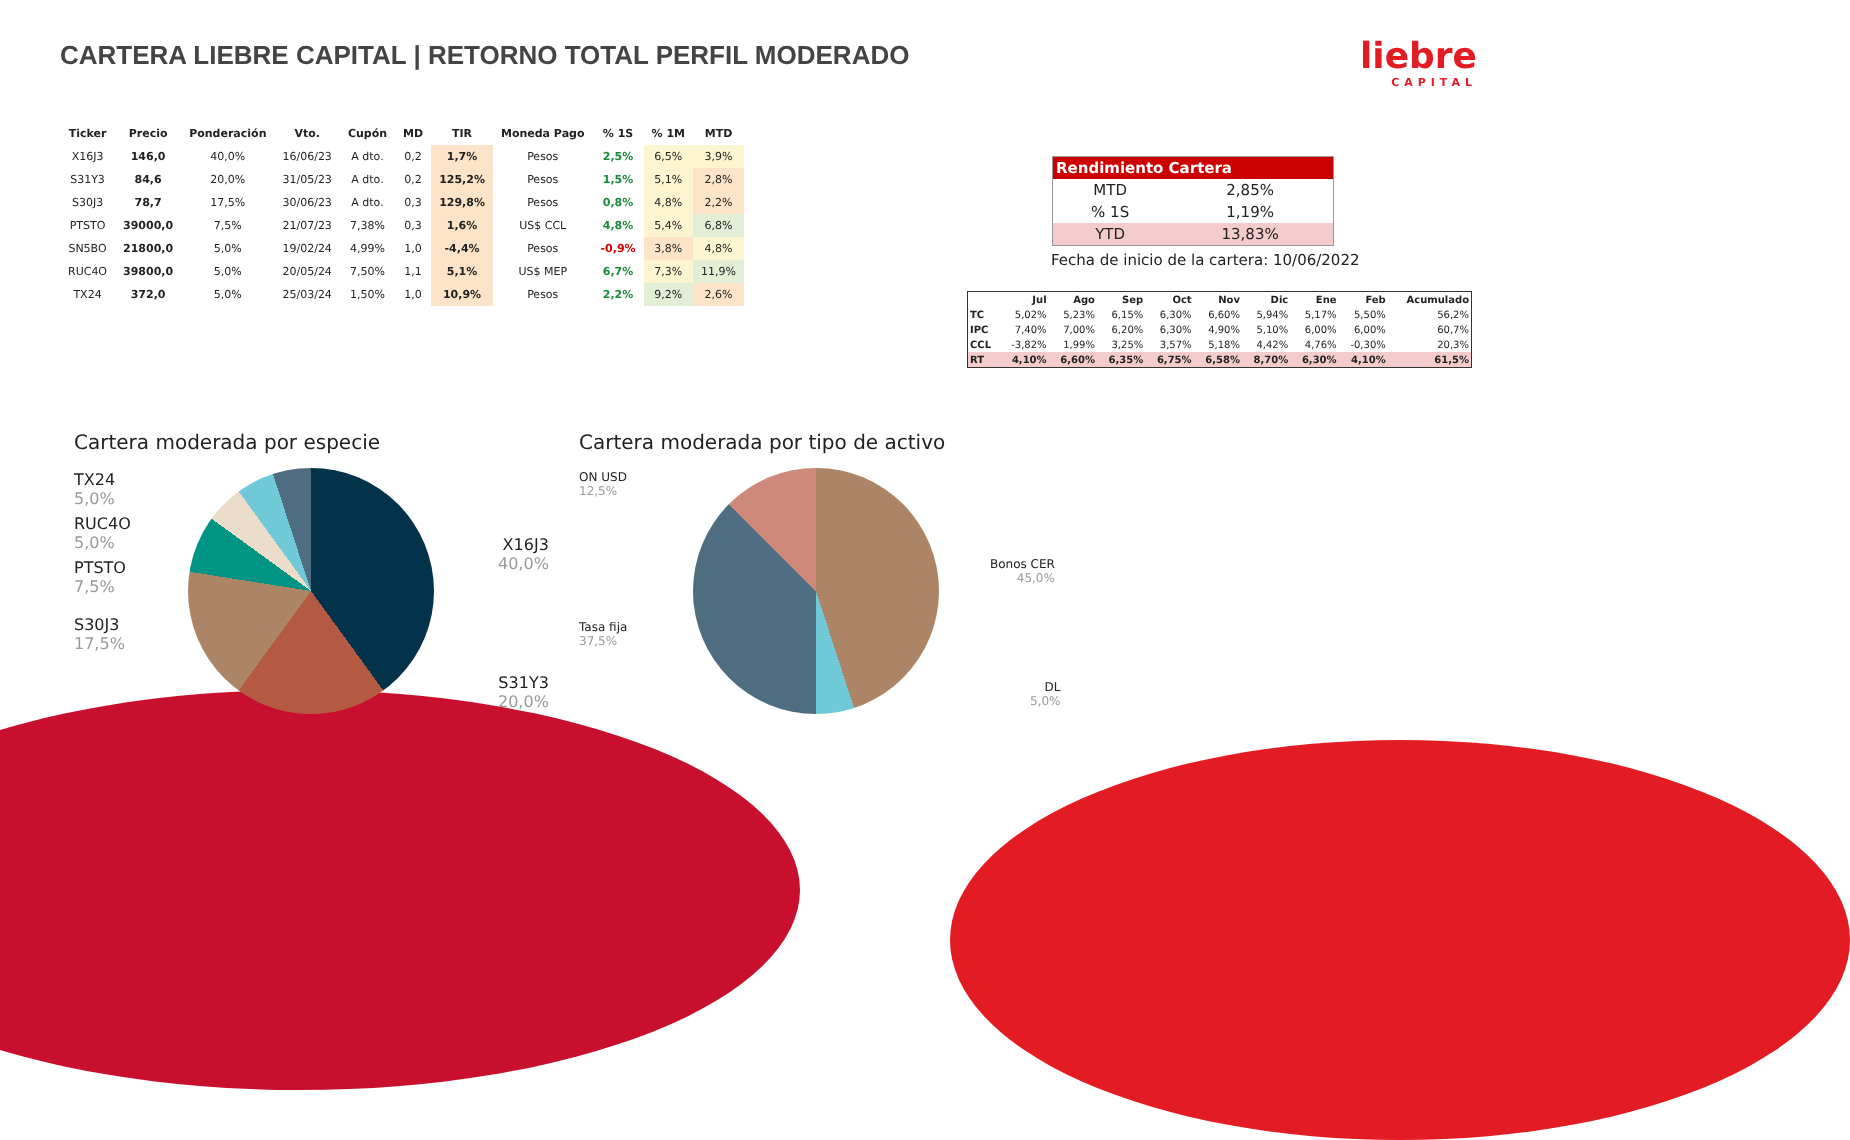CARTERA LIEBRE CAPITAL | RETORNO TOTAL PERFIL MODERADO
liebre
CAPITAL
| Ticker | Precio | Ponderación | Vto. | Cupón | MD | TIR | Moneda Pago | % 1S | % 1M | MTD |
| --- | --- | --- | --- | --- | --- | --- | --- | --- | --- | --- |
| X16J3 | 146,0 | 40,0% | 16/06/23 | A dto. | 0,2 | 1,7% | Pesos | 2,5% | 6,5% | 3,9% |
| S31Y3 | 84,6 | 20,0% | 31/05/23 | A dto. | 0,2 | 125,2% | Pesos | 1,5% | 5,1% | 2,8% |
| S30J3 | 78,7 | 17,5% | 30/06/23 | A dto. | 0,3 | 129,8% | Pesos | 0,8% | 4,8% | 2,2% |
| PTSTO | 39000,0 | 7,5% | 21/07/23 | 7,38% | 0,3 | 1,6% | US$ CCL | 4,8% | 5,4% | 6,8% |
| SN5BO | 21800,0 | 5,0% | 19/02/24 | 4,99% | 1,0 | -4,4% | Pesos | -0,9% | 3,8% | 4,8% |
| RUC4O | 39800,0 | 5,0% | 20/05/24 | 7,50% | 1,1 | 5,1% | US$ MEP | 6,7% | 7,3% | 11,9% |
| TX24 | 372,0 | 5,0% | 25/03/24 | 1,50% | 1,0 | 10,9% | Pesos | 2,2% | 9,2% | 2,6% |
| Rendimiento Cartera | |
| --- | --- |
| MTD | 2,85% |
| % 1S | 1,19% |
| YTD | 13,83% |
Fecha de inicio de la cartera: 10/06/2022
| | Jul | Ago | Sep | Oct | Nov | Dic | Ene | Feb | Acumulado |
| --- | --- | --- | --- | --- | --- | --- | --- | --- | --- |
| TC | 5,02% | 5,23% | 6,15% | 6,30% | 6,60% | 5,94% | 5,17% | 5,50% | 56,2% |
| IPC | 7,40% | 7,00% | 6,20% | 6,30% | 4,90% | 5,10% | 6,00% | 6,00% | 60,7% |
| CCL | -3,82% | 1,99% | 3,25% | 3,57% | 5,18% | 4,42% | 4,76% | -0,30% | 20,3% |
| RT | 4,10% | 6,60% | 6,35% | 6,75% | 6,58% | 8,70% | 6,30% | 4,10% | 61,5% |
Cartera moderada por especie
Cartera moderada por tipo de activo
TX24
5,0%
RUC4O
5,0%
PTSTO
7,5%
S30J3
17,5%
X16J3
40,0%
S31Y3
20,0%
ON USD
12,5%
Tasa fija
37,5%
Bonos CER
45,0%
DL
5,0%